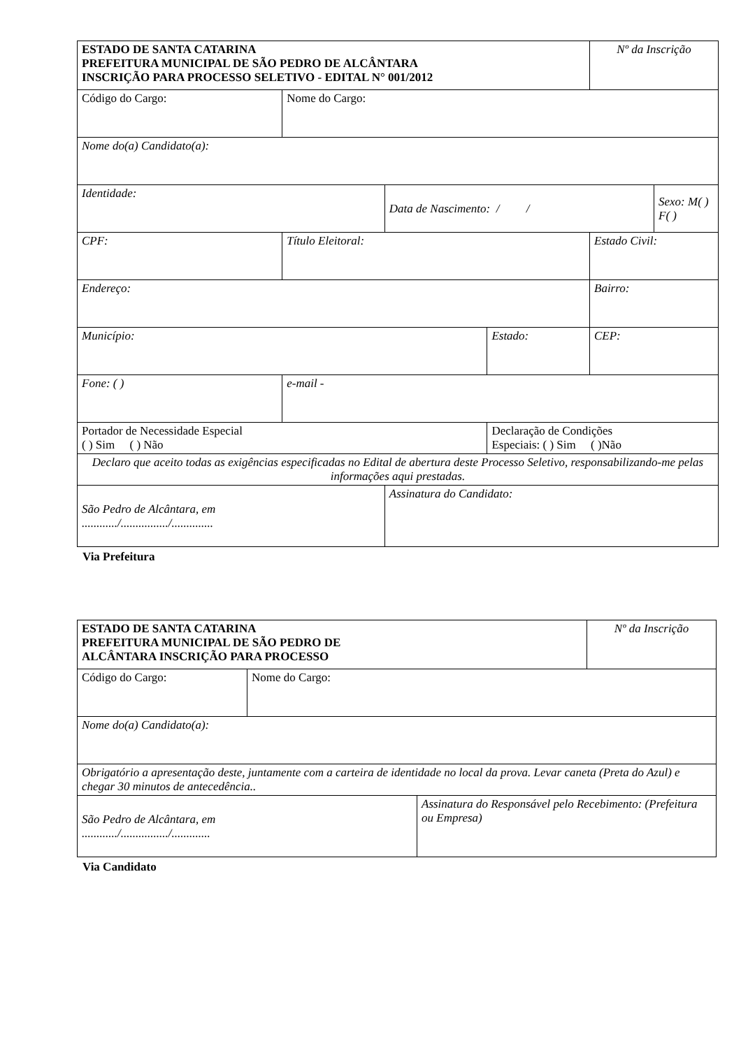| ESTADO DE SANTA CATARINA PREFEITURA MUNICIPAL DE SÃO PEDRO DE ALCÂNTARA INSCRIÇÃO PARA PROCESSO SELETIVO - EDITAL N° 001/2012 | | | | Nº da Inscrição | |
| Código do Cargo: | Nome do Cargo: | | | | |
| Nome do(a) Candidato(a): | | | | | |
| Identidade: | | Data de Nascimento: / / | | | Sexo: M( ) F( ) |
| CPF: | Título Eleitoral: | | | Estado Civil: | |
| Endereço: | | | | Bairro: | |
| Município: | | | Estado: | CEP: | |
| Fone: ( ) | e-mail - | | | | |
| Portador de Necessidade Especial ( ) Sim ( ) Não | | | Declaração de Condições Especiais: ( ) Sim ( )Não | | |
| Declaro que aceito todas as exigências especificadas no Edital de abertura deste Processo Seletivo, responsabilizando-me pelas informações aqui prestadas. | | | | | |
| São Pedro de Alcântara, em ............/................/.............. | | Assinatura do Candidato: | | | |
Via Prefeitura
| ESTADO DE SANTA CATARINA PREFEITURA MUNICIPAL DE SÃO PEDRO DE ALCÂNTARA INSCRIÇÃO PARA PROCESSO | | | Nº da Inscrição |
| Código do Cargo: | Nome do Cargo: | | |
| Nome do(a) Candidato(a): | | | |
| Obrigatório a apresentação deste, juntamente com a carteira de identidade no local da prova. Levar caneta (Preta do Azul) e chegar 30 minutos de antecedência.. | | | |
| São Pedro de Alcântara, em ............/................/............. | | Assinatura do Responsável pelo Recebimento: (Prefeitura ou Empresa) | |
Via Candidato